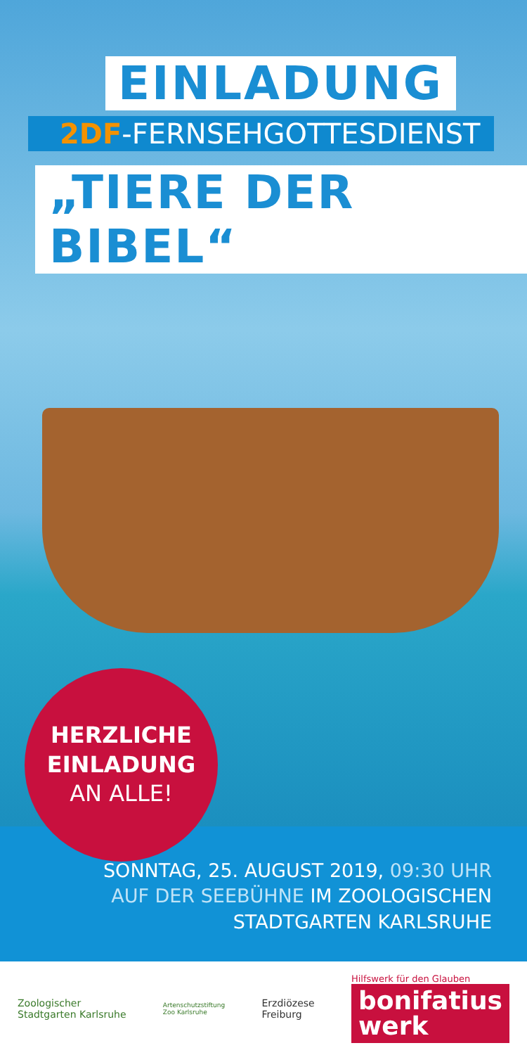EINLADUNG
2DF-FERNSEHGOTTESDIENST
„TIERE DER BIBEL“
HERZLICHE
EINLADUNG
AN ALLE!
SONNTAG, 25. AUGUST 2019, 09:30 UHR
AUF DER SEEBÜHNE IM ZOOLOGISCHEN
STADTGARTEN KARLSRUHE
Zoologischer
Stadtgarten Karlsruhe
Artenschutzstiftung
Zoo Karlsruhe
Erzdiözese
Freiburg
Hilfswerk für den Glauben
bonifatius
werk